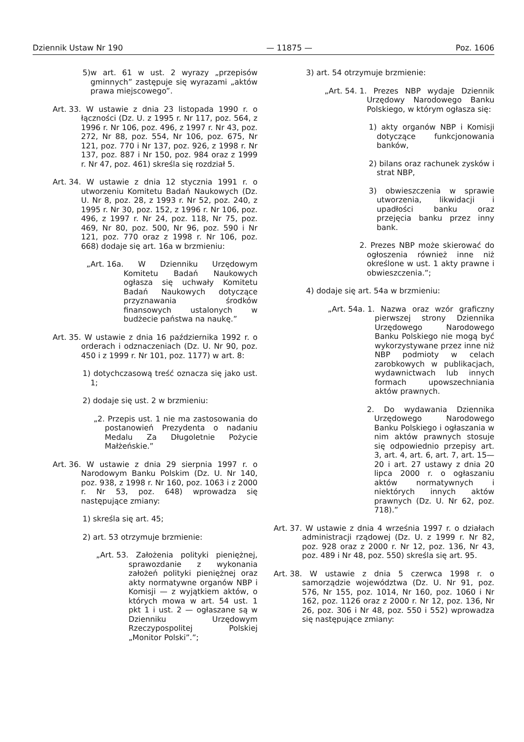Dziennik Ustaw Nr 190 — 11875 — Poz. 1606
5) w art. 61 w ust. 2 wyrazy „przepisów gminnych” zastępuje się wyrazami „aktów prawa miejscowego”.
Art. 33. W ustawie z dnia 23 listopada 1990 r. o łączności (Dz. U. z 1995 r. Nr 117, poz. 564, z 1996 r. Nr 106, poz. 496, z 1997 r. Nr 43, poz. 272, Nr 88, poz. 554, Nr 106, poz. 675, Nr 121, poz. 770 i Nr 137, poz. 926, z 1998 r. Nr 137, poz. 887 i Nr 150, poz. 984 oraz z 1999 r. Nr 47, poz. 461) skreśla się rozdział 5.
Art. 34. W ustawie z dnia 12 stycznia 1991 r. o utworzeniu Komitetu Badań Naukowych (Dz. U. Nr 8, poz. 28, z 1993 r. Nr 52, poz. 240, z 1995 r. Nr 30, poz. 152, z 1996 r. Nr 106, poz. 496, z 1997 r. Nr 24, poz. 118, Nr 75, poz. 469, Nr 80, poz. 500, Nr 96, poz. 590 i Nr 121, poz. 770 oraz z 1998 r. Nr 106, poz. 668) dodaje się art. 16a w brzmieniu:
„Art. 16a. W Dzienniku Urzędowym Komitetu Badań Naukowych ogłasza się uchwały Komitetu Badań Naukowych dotyczące przyznawania środków finansowych ustalonych w budżecie państwa na naukę.”
Art. 35. W ustawie z dnia 16 października 1992 r. o orderach i odznaczeniach (Dz. U. Nr 90, poz. 450 i z 1999 r. Nr 101, poz. 1177) w art. 8:
1) dotychczasową treść oznacza się jako ust. 1;
2) dodaje się ust. 2 w brzmieniu:
„2. Przepis ust. 1 nie ma zastosowania do postanowień Prezydenta o nadaniu Medalu Za Długoletnie Pożycie Małżeńskie.”
Art. 36. W ustawie z dnia 29 sierpnia 1997 r. o Narodowym Banku Polskim (Dz. U. Nr 140, poz. 938, z 1998 r. Nr 160, poz. 1063 i z 2000 r. Nr 53, poz. 648) wprowadza się następujące zmiany:
1) skreśla się art. 45;
2) art. 53 otrzymuje brzmienie:
„Art. 53. Założenia polityki pieniężnej, sprawozdanie z wykonania założeń polityki pieniężnej oraz akty normatywne organów NBP i Komisji — z wyjątkiem aktów, o których mowa w art. 54 ust. 1 pkt 1 i ust. 2 — ogłaszane są w Dzienniku Urzędowym Rzeczypospolitej Polskiej „Monitor Polski”.”;
3) art. 54 otrzymuje brzmienie:
„Art. 54. 1. Prezes NBP wydaje Dziennik Urzędowy Narodowego Banku Polskiego, w którym ogłasza się:
1) akty organów NBP i Komisji dotyczące funkcjonowania banków,
2) bilans oraz rachunek zysków i strat NBP,
3) obwieszczenia w sprawie utworzenia, likwidacji i upadłości banku oraz przejęcia banku przez inny bank.
2. Prezes NBP może skierować do ogłoszenia również inne niż określone w ust. 1 akty prawne i obwieszczenia.”;
4) dodaje się art. 54a w brzmieniu:
„Art. 54a. 1. Nazwa oraz wzór graficzny pierwszej strony Dziennika Urzędowego Narodowego Banku Polskiego nie mogą być wykorzystywane przez inne niż NBP podmioty w celach zarobkowych w publikacjach, wydawnictwach lub innych formach upowszechniania aktów prawnych.
2. Do wydawania Dziennika Urzędowego Narodowego Banku Polskiego i ogłaszania w nim aktów prawnych stosuje się odpowiednio przepisy art. 3, art. 4, art. 6, art. 7, art. 15—20 i art. 27 ustawy z dnia 20 lipca 2000 r. o ogłaszaniu aktów normatywnych i niektórych innych aktów prawnych (Dz. U. Nr 62, poz. 718).”
Art. 37. W ustawie z dnia 4 września 1997 r. o działach administracji rządowej (Dz. U. z 1999 r. Nr 82, poz. 928 oraz z 2000 r. Nr 12, poz. 136, Nr 43, poz. 489 i Nr 48, poz. 550) skreśla się art. 95.
Art. 38. W ustawie z dnia 5 czerwca 1998 r. o samorządzie województwa (Dz. U. Nr 91, poz. 576, Nr 155, poz. 1014, Nr 160, poz. 1060 i Nr 162, poz. 1126 oraz z 2000 r. Nr 12, poz. 136, Nr 26, poz. 306 i Nr 48, poz. 550 i 552) wprowadza się następujące zmiany: